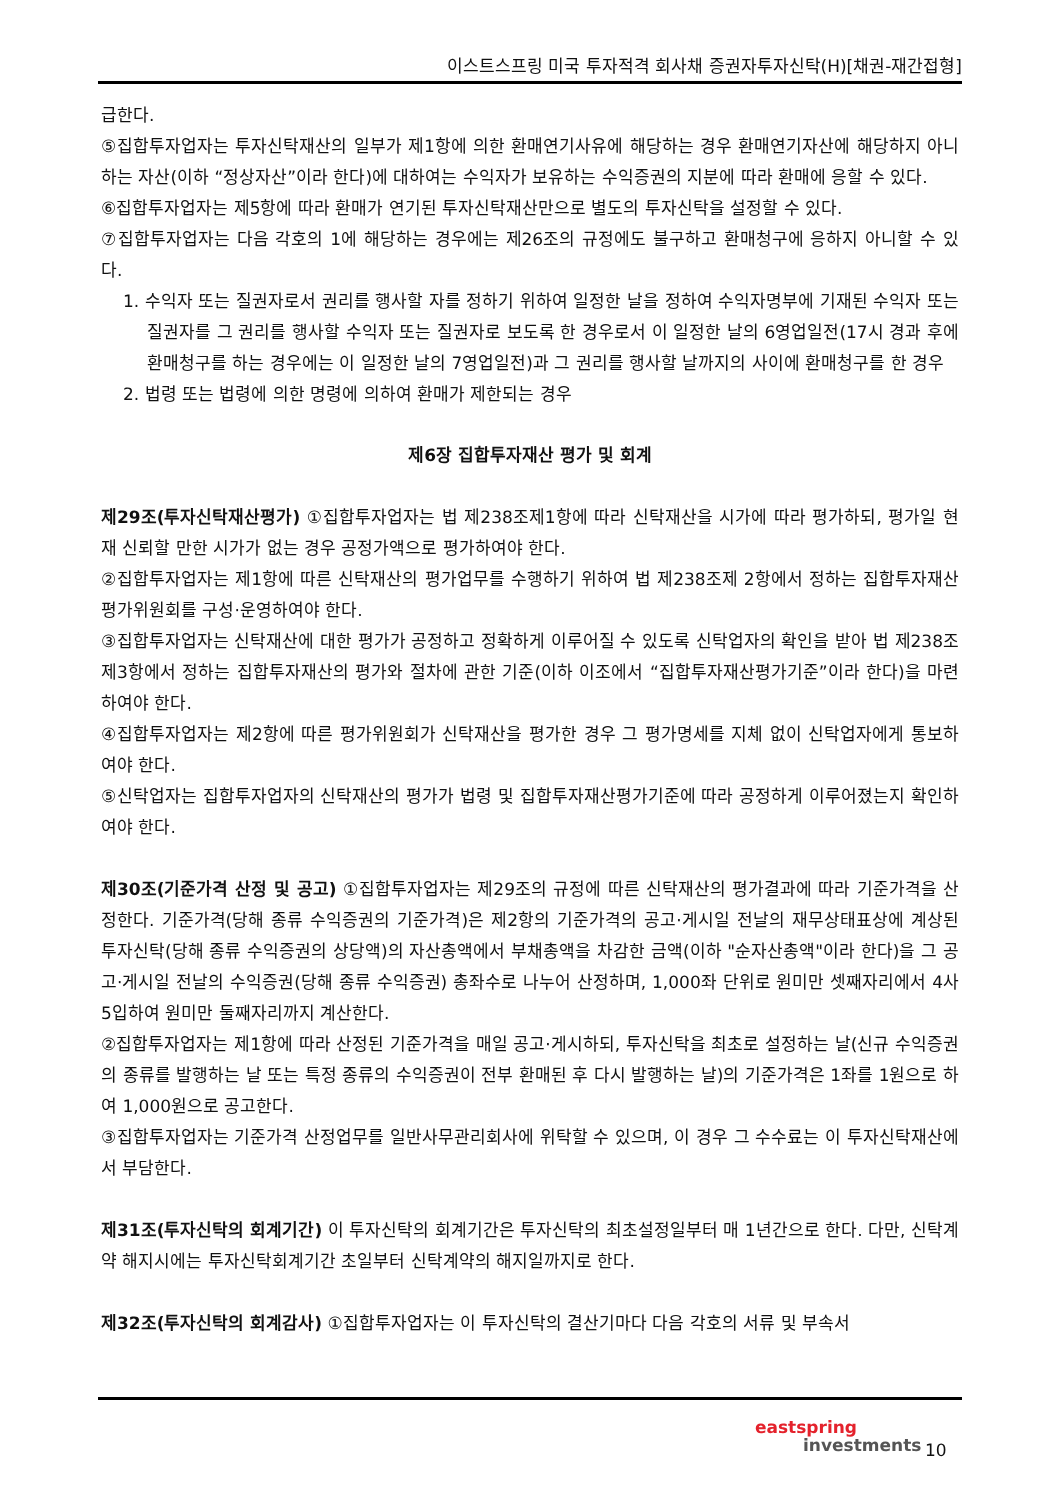이스트스프링 미국 투자적격 회사채 증권자투자신탁(H)[채권-재간접형]
급한다.
⑤집합투자업자는 투자신탁재산의 일부가 제1항에 의한 환매연기사유에 해당하는 경우 환매연기자산에 해당하지 아니하는 자산(이하 “정상자산”이라 한다)에 대하여는 수익자가 보유하는 수익증권의 지분에 따라 환매에 응할 수 있다.
⑥집합투자업자는 제5항에 따라 환매가 연기된 투자신탁재산만으로 별도의 투자신탁을 설정할 수 있다.
⑦집합투자업자는 다음 각호의 1에 해당하는 경우에는 제26조의 규정에도 불구하고 환매청구에 응하지 아니할 수 있다.
1. 수익자 또는 질권자로서 권리를 행사할 자를 정하기 위하여 일정한 날을 정하여 수익자명부에 기재된 수익자 또는 질권자를 그 권리를 행사할 수익자 또는 질권자로 보도록 한 경우로서 이 일정한 날의 6영업일전(17시 경과 후에 환매청구를 하는 경우에는 이 일정한 날의 7영업일전)과 그 권리를 행사할 날까지의 사이에 환매청구를 한 경우
2. 법령 또는 법령에 의한 명령에 의하여 환매가 제한되는 경우
제6장 집합투자재산 평가 및 회계
제29조(투자신탁재산평가) ①집합투자업자는 법 제238조제1항에 따라 신탁재산을 시가에 따라 평가하되, 평가일 현재 신뢰할 만한 시가가 없는 경우 공정가액으로 평가하여야 한다.
②집합투자업자는 제1항에 따른 신탁재산의 평가업무를 수행하기 위하여 법 제238조제 2항에서 정하는 집합투자재산평가위원회를 구성·운영하여야 한다.
③집합투자업자는 신탁재산에 대한 평가가 공정하고 정확하게 이루어질 수 있도록 신탁업자의 확인을 받아 법 제238조 제3항에서 정하는 집합투자재산의 평가와 절차에 관한 기준(이하 이조에서 “집합투자재산평가기준”이라 한다)을 마련하여야 한다.
④집합투자업자는 제2항에 따른 평가위원회가 신탁재산을 평가한 경우 그 평가명세를 지체 없이 신탁업자에게 통보하여야 한다.
⑤신탁업자는 집합투자업자의 신탁재산의 평가가 법령 및 집합투자재산평가기준에 따라 공정하게 이루어졌는지 확인하여야 한다.
제30조(기준가격 산정 및 공고) ①집합투자업자는 제29조의 규정에 따른 신탁재산의 평가결과에 따라 기준가격을 산정한다. 기준가격(당해 종류 수익증권의 기준가격)은 제2항의 기준가격의 공고·게시일 전날의 재무상태표상에 계상된 투자신탁(당해 종류 수익증권의 상당액)의 자산총액에서 부채총액을 차감한 금액(이하 "순자산총액"이라 한다)을 그 공고·게시일 전날의 수익증권(당해 종류 수익증권) 총좌수로 나누어 산정하며, 1,000좌 단위로 원미만 셋째자리에서 4사5입하여 원미만 둘째자리까지 계산한다.
②집합투자업자는 제1항에 따라 산정된 기준가격을 매일 공고·게시하되, 투자신탁을 최초로 설정하는 날(신규 수익증권의 종류를 발행하는 날 또는 특정 종류의 수익증권이 전부 환매된 후 다시 발행하는 날)의 기준가격은 1좌를 1원으로 하여 1,000원으로 공고한다.
③집합투자업자는 기준가격 산정업무를 일반사무관리회사에 위탁할 수 있으며, 이 경우 그 수수료는 이 투자신탁재산에서 부담한다.
제31조(투자신탁의 회계기간) 이 투자신탁의 회계기간은 투자신탁의 최초설정일부터 매 1년간으로 한다. 다만, 신탁계약 해지시에는 투자신탁회계기간 초일부터 신탁계약의 해지일까지로 한다.
제32조(투자신탁의 회계감사) ①집합투자업자는 이 투자신탁의 결산기마다 다음 각호의 서류 및 부속서
eastspring
investments
10